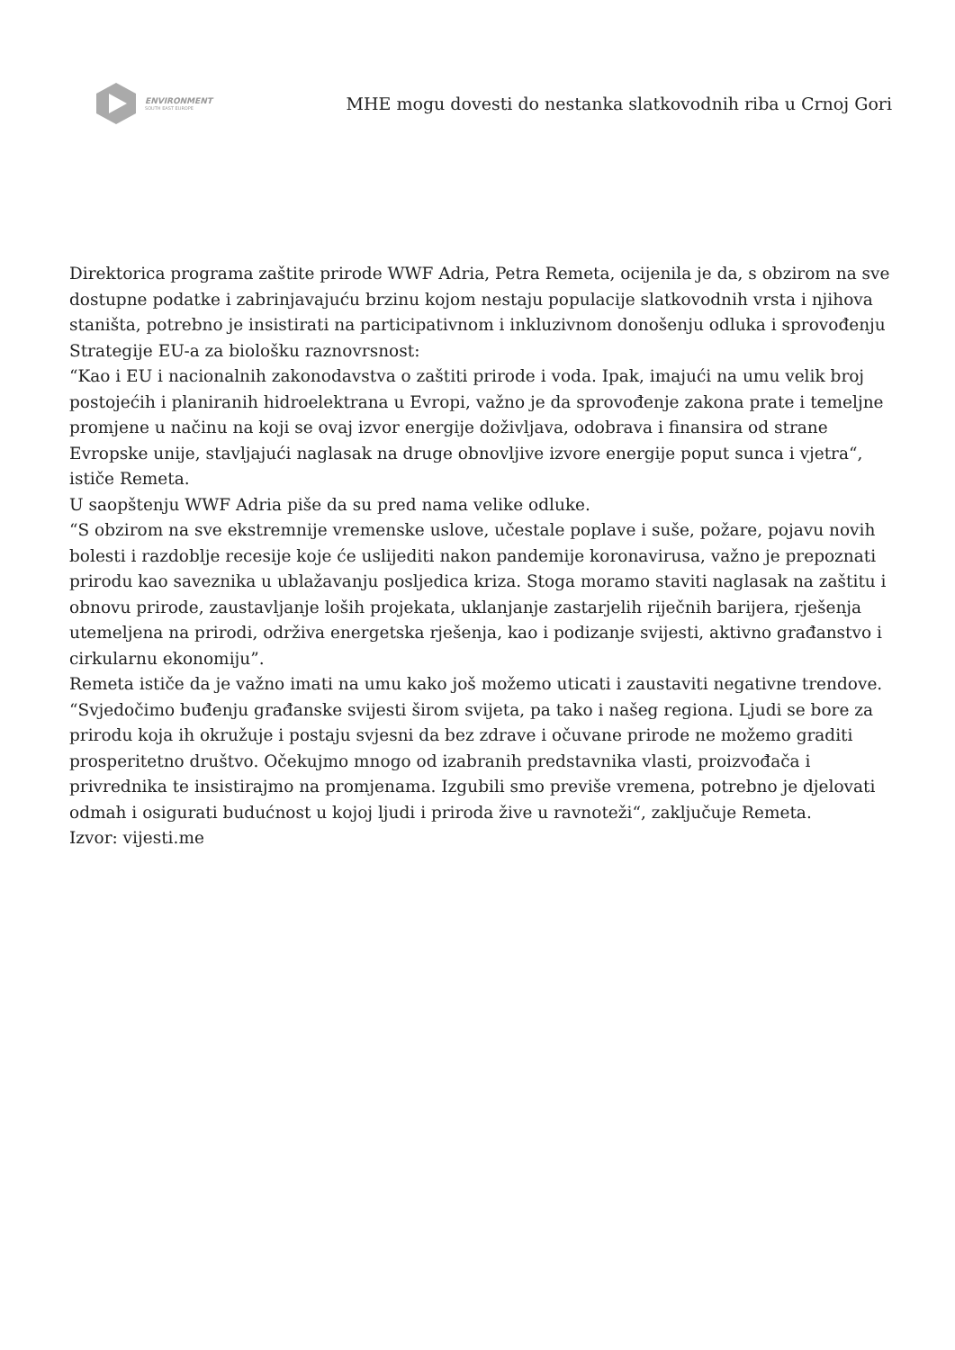ENVIRONMENT
SOUTH EAST EUROPE
MHE mogu dovesti do nestanka slatkovodnih riba u Crnoj Gori
Direktorica programa zaštite prirode WWF Adria, Petra Remeta, ocijenila je da, s obzirom na sve dostupne podatke i zabrinjavajuću brzinu kojom nestaju populacije slatkovodnih vrsta i njihova staništa, potrebno je insistirati na participativnom i inkluzivnom donošenju odluka i sprovođenju Strategije EU-a za biološku raznovrsnost:
“Kao i EU i nacionalnih zakonodavstva o zaštiti prirode i voda. Ipak, imajući na umu velik broj postojećih i planiranih hidroelektrana u Evropi, važno je da sprovođenje zakona prate i temeljne promjene u načinu na koji se ovaj izvor energije doživljava, odobrava i finansira od strane Evropske unije, stavljajući naglasak na druge obnovljive izvore energije poput sunca i vjetra“, ističe Remeta.
U saopštenju WWF Adria piše da su pred nama velike odluke.
“S obzirom na sve ekstremnije vremenske uslove, učestale poplave i suše, požare, pojavu novih bolesti i razdoblje recesije koje će uslijediti nakon pandemije koronavirusa, važno je prepoznati prirodu kao saveznika u ublažavanju posljedica kriza. Stoga moramo staviti naglasak na zaštitu i obnovu prirode, zaustavljanje loših projekata, uklanjanje zastarjelih riječnih barijera, rješenja utemeljena na prirodi, održiva energetska rješenja, kao i podizanje svijesti, aktivno građanstvo i cirkularnu ekonomiju”.
Remeta ističe da je važno imati na umu kako još možemo uticati i zaustaviti negativne trendove.
“Svjedočimo buđenju građanske svijesti širom svijeta, pa tako i našeg regiona. Ljudi se bore za prirodu koja ih okružuje i postaju svjesni da bez zdrave i očuvane prirode ne možemo graditi prosperitetno društvo. Očekujmo mnogo od izabranih predstavnika vlasti, proizvođača i privrednika te insistirajmo na promjenama. Izgubili smo previše vremena, potrebno je djelovati odmah i osigurati budućnost u kojoj ljudi i priroda žive u ravnoteži“, zaključuje Remeta.
Izvor: vijesti.me